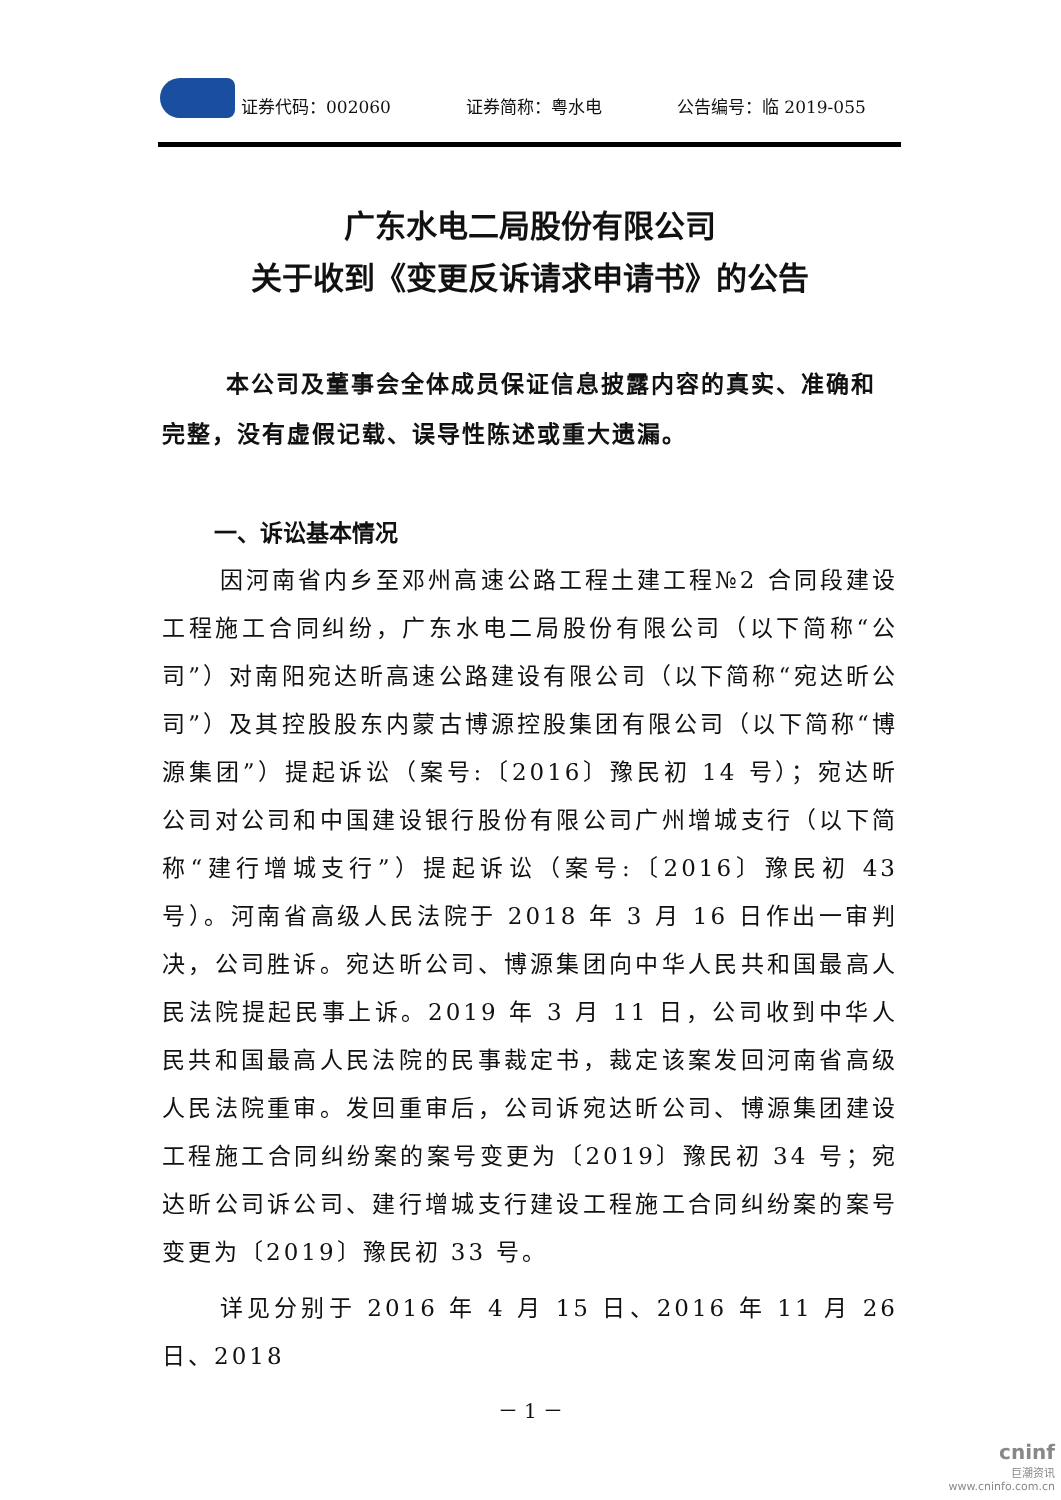证券代码：002060 证券简称：粤水电 公告编号：临 2019-055
广东水电二局股份有限公司
关于收到《变更反诉请求申请书》的公告
本公司及董事会全体成员保证信息披露内容的真实、准确和完整，没有虚假记载、误导性陈述或重大遗漏。
一、诉讼基本情况
因河南省内乡至邓州高速公路工程土建工程№2 合同段建设工程施工合同纠纷，广东水电二局股份有限公司（以下简称“公司”）对南阳宛达昕高速公路建设有限公司（以下简称“宛达昕公司”）及其控股股东内蒙古博源控股集团有限公司（以下简称“博源集团”）提起诉讼（案号:〔2016〕豫民初 14 号）；宛达昕公司对公司和中国建设银行股份有限公司广州增城支行（以下简称“建行增城支行”）提起诉讼（案号:〔2016〕豫民初 43 号）。河南省高级人民法院于 2018 年 3 月 16 日作出一审判决，公司胜诉。宛达昕公司、博源集团向中华人民共和国最高人民法院提起民事上诉。2019 年 3 月 11 日，公司收到中华人民共和国最高人民法院的民事裁定书，裁定该案发回河南省高级人民法院重审。发回重审后，公司诉宛达昕公司、博源集团建设工程施工合同纠纷案的案号变更为〔2019〕豫民初 34 号；宛达昕公司诉公司、建行增城支行建设工程施工合同纠纷案的案号变更为〔2019〕豫民初 33 号。
详见分别于 2016 年 4 月 15 日、2016 年 11 月 26 日、2018
－ 1 －
cninf
巨潮资讯
www.cninfo.com.cn